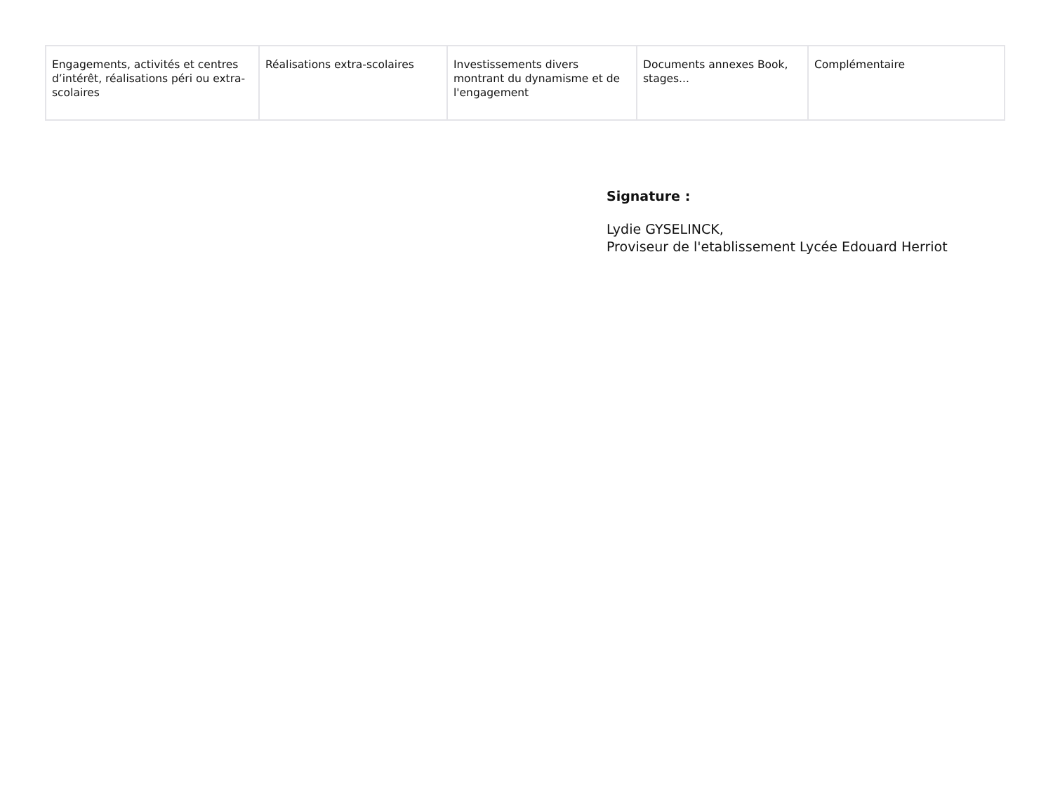| Engagements, activités et centres d’intérêt, réalisations péri ou extra-scolaires | Réalisations extra-scolaires | Investissements divers montrant du dynamisme et de l'engagement | Documents annexes Book, stages... | Complémentaire |
Signature :
Lydie GYSELINCK,
Proviseur de l'etablissement Lycée Edouard Herriot